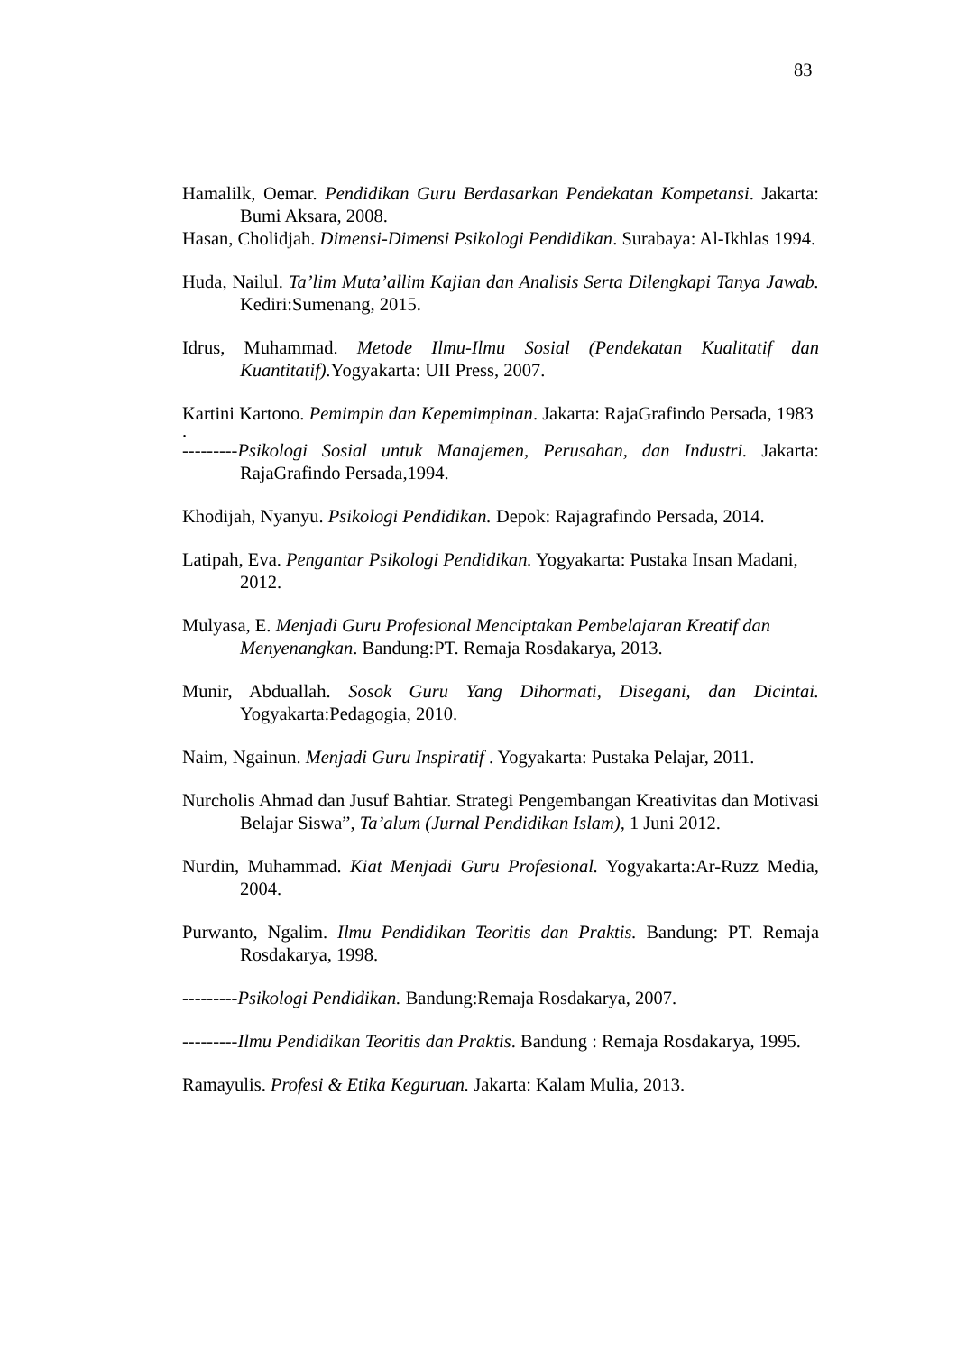83
Hamalilk, Oemar. Pendidikan Guru Berdasarkan Pendekatan Kompetansi. Jakarta: Bumi Aksara, 2008.
Hasan, Cholidjah. Dimensi-Dimensi Psikologi Pendidikan. Surabaya: Al-Ikhlas 1994.
Huda, Nailul. Ta’lim Muta’allim Kajian dan Analisis Serta Dilengkapi Tanya Jawab. Kediri:Sumenang, 2015.
Idrus, Muhammad. Metode Ilmu-Ilmu Sosial (Pendekatan Kualitatif dan Kuantitatif). Yogyakarta: UII Press, 2007.
Kartini Kartono. Pemimpin dan Kepemimpinan. Jakarta: RajaGrafindo Persada, 1983
.
---------Psikologi Sosial untuk Manajemen, Perusahan, dan Industri. Jakarta: RajaGrafindo Persada,1994.
Khodijah, Nyanyu. Psikologi Pendidikan. Depok: Rajagrafindo Persada, 2014.
Latipah, Eva. Pengantar Psikologi Pendidikan. Yogyakarta: Pustaka Insan Madani, 2012.
Mulyasa, E. Menjadi Guru Profesional Menciptakan Pembelajaran Kreatif dan Menyenangkan. Bandung:PT. Remaja Rosdakarya, 2013.
Munir, Abduallah. Sosok Guru Yang Dihormati, Disegani, dan Dicintai. Yogyakarta:Pedagogia, 2010.
Naim, Ngainun. Menjadi Guru Inspiratif . Yogyakarta: Pustaka Pelajar, 2011.
Nurcholis Ahmad dan Jusuf Bahtiar. Strategi Pengembangan Kreativitas dan Motivasi Belajar Siswa”, Ta’alum (Jurnal Pendidikan Islam), 1 Juni 2012.
Nurdin, Muhammad. Kiat Menjadi Guru Profesional. Yogyakarta:Ar-Ruzz Media, 2004.
Purwanto, Ngalim. Ilmu Pendidikan Teoritis dan Praktis. Bandung: PT. Remaja Rosdakarya, 1998.
---------Psikologi Pendidikan. Bandung:Remaja Rosdakarya, 2007.
---------Ilmu Pendidikan Teoritis dan Praktis. Bandung : Remaja Rosdakarya, 1995.
Ramayulis. Profesi & Etika Keguruan. Jakarta: Kalam Mulia, 2013.